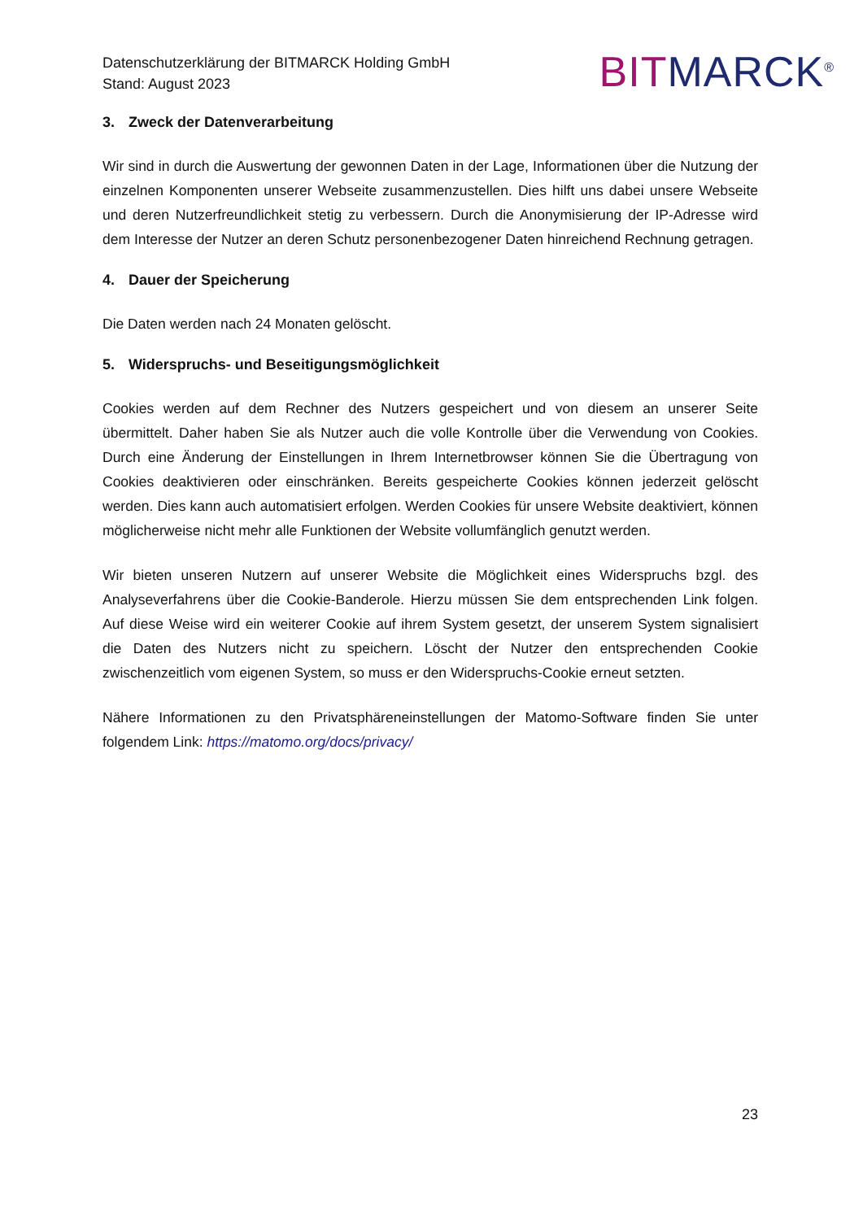Datenschutzerklärung der BITMARCK Holding GmbH
Stand: August 2023
BIT MARCK<sup>®</sup>
3. Zweck der Datenverarbeitung
Wir sind in durch die Auswertung der gewonnen Daten in der Lage, Informationen über die Nutzung der einzelnen Komponenten unserer Webseite zusammenzustellen. Dies hilft uns dabei unsere Webseite und deren Nutzerfreundlichkeit stetig zu verbessern. Durch die Anonymisierung der IP-Adresse wird dem Interesse der Nutzer an deren Schutz personenbezogener Daten hinreichend Rechnung getragen.
4. Dauer der Speicherung
Die Daten werden nach 24 Monaten gelöscht.
5. Widerspruchs- und Beseitigungsmöglichkeit
Cookies werden auf dem Rechner des Nutzers gespeichert und von diesem an unserer Seite übermittelt. Daher haben Sie als Nutzer auch die volle Kontrolle über die Verwendung von Cookies. Durch eine Änderung der Einstellungen in Ihrem Internetbrowser können Sie die Übertragung von Cookies deaktivieren oder einschränken. Bereits gespeicherte Cookies können jederzeit gelöscht werden. Dies kann auch automatisiert erfolgen. Werden Cookies für unsere Website deaktiviert, können möglicherweise nicht mehr alle Funktionen der Website vollumfänglich genutzt werden.
Wir bieten unseren Nutzern auf unserer Website die Möglichkeit eines Widerspruchs bzgl. des Analyseverfahrens über die Cookie-Banderole. Hierzu müssen Sie dem entsprechenden Link folgen. Auf diese Weise wird ein weiterer Cookie auf ihrem System gesetzt, der unserem System signalisiert die Daten des Nutzers nicht zu speichern. Löscht der Nutzer den entsprechenden Cookie zwischenzeitlich vom eigenen System, so muss er den Widerspruchs-Cookie erneut setzten.
Nähere Informationen zu den Privatsphäreneinstellungen der Matomo-Software finden Sie unter folgendem Link: https://matomo.org/docs/privacy/
23